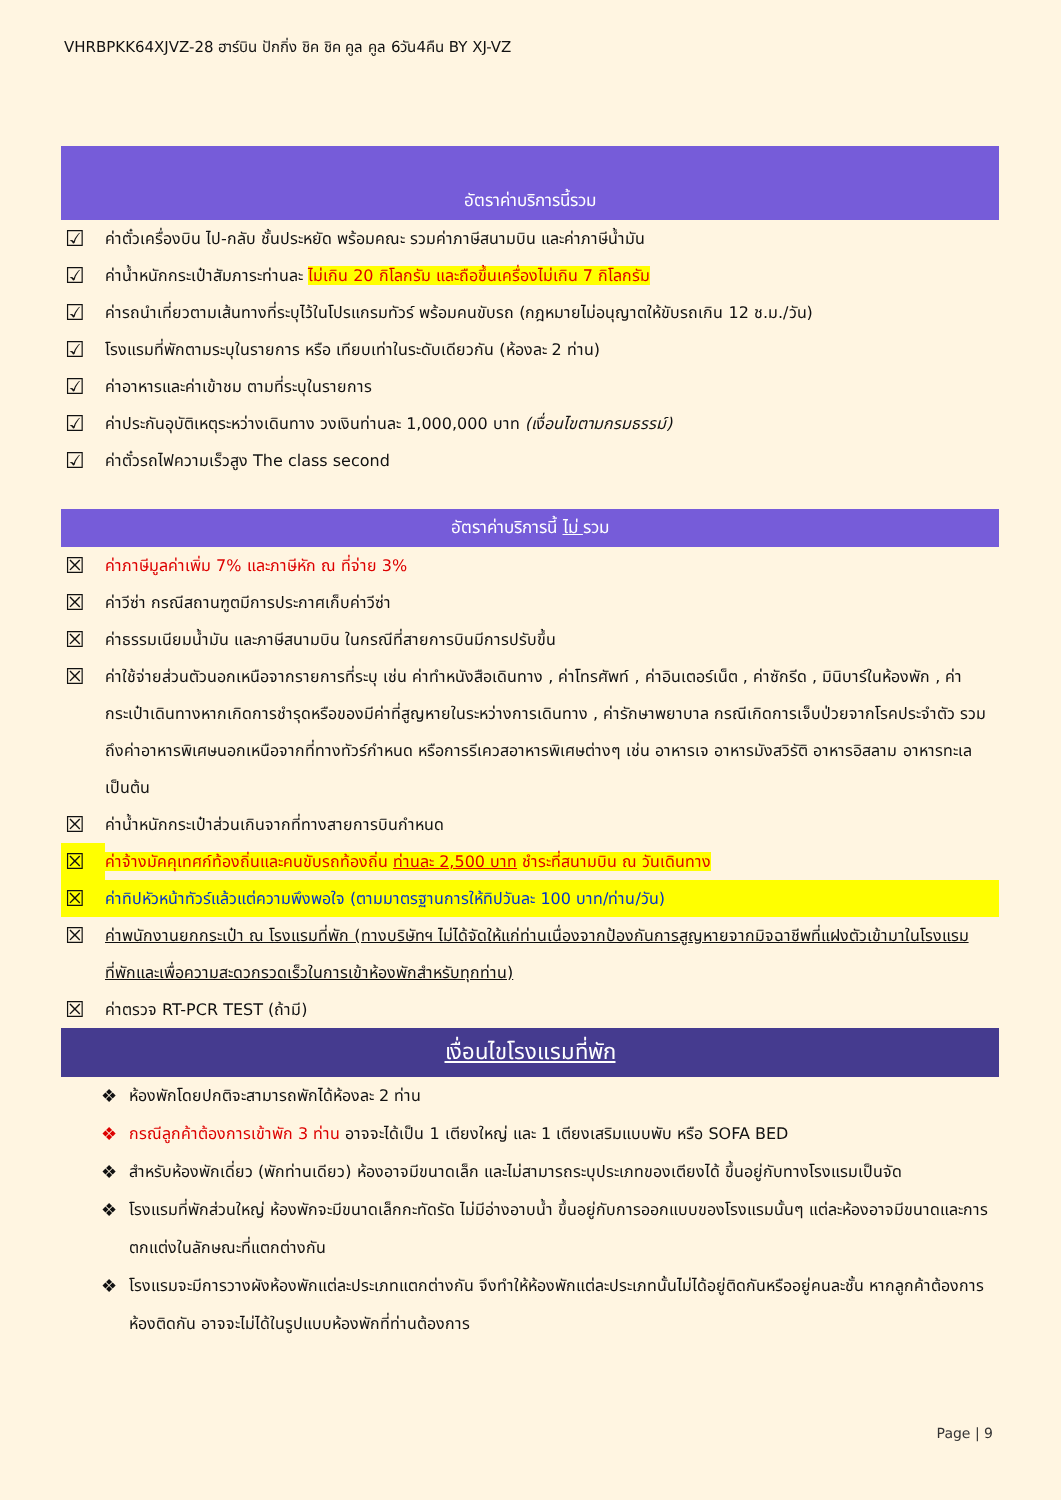VHRBPKK64XJVZ-28 ฮาร์บิน ปักกิ่ง ชิค ชิค คูล คูล 6วัน4คืน BY XJ-VZ
อัตราค่าบริการนี้รวม
☑ ค่าตั๋วเครื่องบิน ไป-กลับ ชั้นประหยัด พร้อมคณะ รวมค่าภาษีสนามบิน และค่าภาษีน้ำมัน
☑ ค่าน้ำหนักกระเป๋าสัมภาระท่านละ ไม่เกิน 20 กิโลกรัม และถือขึ้นเครื่องไม่เกิน 7 กิโลกรัม
☑ ค่ารถนำเที่ยวตามเส้นทางที่ระบุไว้ในโปรแกรมทัวร์ พร้อมคนขับรถ (กฎหมายไม่อนุญาตให้ขับรถเกิน 12 ช.ม./วัน)
☑ โรงแรมที่พักตามระบุในรายการ หรือ เทียบเท่าในระดับเดียวกัน (ห้องละ 2 ท่าน)
☑ ค่าอาหารและค่าเข้าชม ตามที่ระบุในรายการ
☑ ค่าประกันอุบัติเหตุระหว่างเดินทาง วงเงินท่านละ 1,000,000 บาท (เงื่อนไขตามกรมธรรม์)
☑ ค่าตั๋วรถไฟความเร็วสูง The class second
อัตราค่าบริการนี้ ไม่ รวม
☒ ค่าภาษีมูลค่าเพิ่ม 7% และภาษีหัก ณ ที่จ่าย 3%
☒ ค่าวีซ่า กรณีสถานฑูตมีการประกาศเก็บค่าวีซ่า
☒ ค่าธรรมเนียมน้ำมัน และภาษีสนามบิน ในกรณีที่สายการบินมีการปรับขึ้น
☒ ค่าใช้จ่ายส่วนตัวนอกเหนือจากรายการที่ระบุ เช่น ค่าทำหนังสือเดินทาง , ค่าโทรศัพท์ , ค่าอินเตอร์เน็ต , ค่าซักรีด , มินิบาร์ในห้องพัก , ค่ากระเป๋าเดินทางหากเกิดการชำรุดหรือของมีค่าที่สูญหายในระหว่างการเดินทาง , ค่ารักษาพยาบาล กรณีเกิดการเจ็บป่วยจากโรคประจำตัว รวมถึงค่าอาหารพิเศษนอกเหนือจากที่ทางทัวร์กำหนด หรือการรีเควสอาหารพิเศษต่างๆ เช่น อาหารเจ อาหารมังสวิรัติ อาหารอิสลาม อาหารทะเล เป็นต้น
☒ ค่าน้ำหนักกระเป๋าส่วนเกินจากที่ทางสายการบินกำหนด
☒ ค่าจ้างมัคคุเทศก์ท้องถิ่นและคนขับรถท้องถิ่น ท่านละ 2,500 บาท ชำระที่สนามบิน ณ วันเดินทาง
☒ ค่าทิปหัวหน้าทัวร์แล้วแต่ความพึงพอใจ (ตามมาตรฐานการให้ทิปวันละ 100 บาท/ท่าน/วัน)
☒ ค่าพนักงานยกกระเป๋า ณ โรงแรมที่พัก (ทางบริษัทฯ ไม่ได้จัดให้แก่ท่านเนื่องจากป้องกันการสูญหายจากมิจฉาชีพที่แฝงตัวเข้ามาในโรงแรมที่พักและเพื่อความสะดวกรวดเร็วในการเข้าห้องพักสำหรับทุกท่าน)
☒ ค่าตรวจ RT-PCR TEST (ถ้ามี)
เงื่อนไขโรงแรมที่พัก
❖ ห้องพักโดยปกติจะสามารถพักได้ห้องละ 2 ท่าน
❖ กรณีลูกค้าต้องการเข้าพัก 3 ท่าน อาจจะได้เป็น 1 เตียงใหญ่ และ 1 เตียงเสริมแบบพับ หรือ SOFA BED
❖ สำหรับห้องพักเดี่ยว (พักท่านเดียว) ห้องอาจมีขนาดเล็ก และไม่สามารถระบุประเภทของเตียงได้ ขึ้นอยู่กับทางโรงแรมเป็นจัด
❖ โรงแรมที่พักส่วนใหญ่ ห้องพักจะมีขนาดเล็กกะทัดรัด ไม่มีอ่างอาบน้ำ ขึ้นอยู่กับการออกแบบของโรงแรมนั้นๆ แต่ละห้องอาจมีขนาดและการตกแต่งในลักษณะที่แตกต่างกัน
❖ โรงแรมจะมีการวางผังห้องพักแต่ละประเภทแตกต่างกัน จึงทำให้ห้องพักแต่ละประเภทนั้นไม่ได้อยู่ติดกันหรืออยู่คนละชั้น หากลูกค้าต้องการห้องติดกัน อาจจะไม่ได้ในรูปแบบห้องพักที่ท่านต้องการ
Page | 9